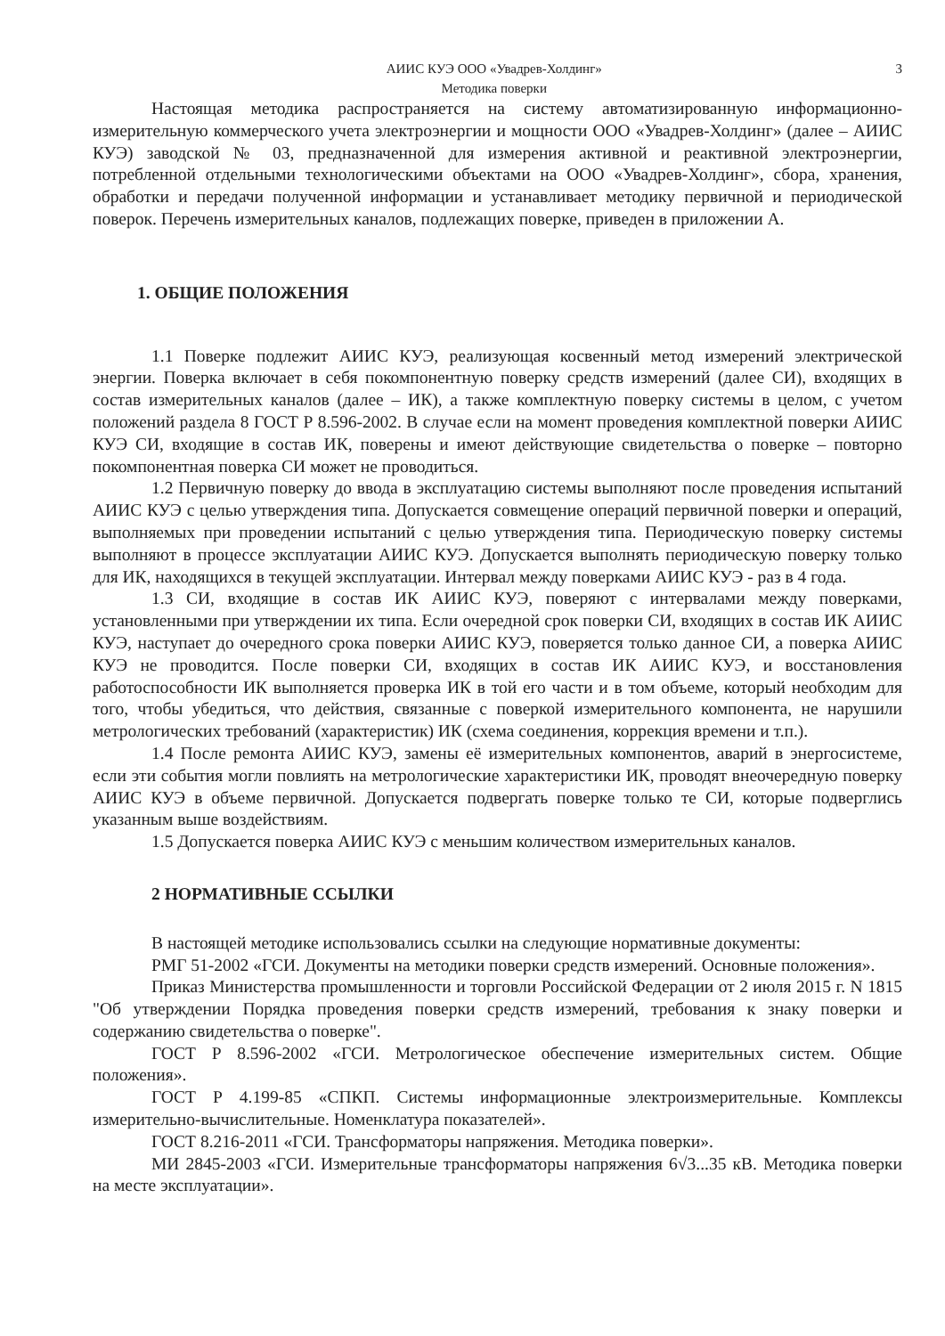АИИС КУЭ ООО «Увадрев-Холдинг»
Методика поверки
3
Настоящая методика распространяется на систему автоматизированную информационно-измерительную коммерческого учета электроэнергии и мощности ООО «Увадрев-Холдинг» (далее – АИИС КУЭ) заводской № 03, предназначенной для измерения активной и реактивной электроэнергии, потребленной отдельными технологическими объектами на ООО «Увадрев-Холдинг», сбора, хранения, обработки и передачи полученной информации и устанавливает методику первичной и периодической поверок. Перечень измерительных каналов, подлежащих поверке, приведен в приложении А.
1. ОБЩИЕ ПОЛОЖЕНИЯ
1.1 Поверке подлежит АИИС КУЭ, реализующая косвенный метод измерений электрической энергии. Поверка включает в себя покомпонентную поверку средств измерений (далее СИ), входящих в состав измерительных каналов (далее – ИК), а также комплектную поверку системы в целом, с учетом положений раздела 8 ГОСТ Р 8.596-2002. В случае если на момент проведения комплектной поверки АИИС КУЭ СИ, входящие в состав ИК, поверены и имеют действующие свидетельства о поверке – повторно покомпонентная поверка СИ может не проводиться.
1.2 Первичную поверку до ввода в эксплуатацию системы выполняют после проведения испытаний АИИС КУЭ с целью утверждения типа. Допускается совмещение операций первичной поверки и операций, выполняемых при проведении испытаний с целью утверждения типа. Периодическую поверку системы выполняют в процессе эксплуатации АИИС КУЭ. Допускается выполнять периодическую поверку только для ИК, находящихся в текущей эксплуатации. Интервал между поверками АИИС КУЭ - раз в 4 года.
1.3 СИ, входящие в состав ИК АИИС КУЭ, поверяют с интервалами между поверками, установленными при утверждении их типа. Если очередной срок поверки СИ, входящих в состав ИК АИИС КУЭ, наступает до очередного срока поверки АИИС КУЭ, поверяется только данное СИ, а поверка АИИС КУЭ не проводится. После поверки СИ, входящих в состав ИК АИИС КУЭ, и восстановления работоспособности ИК выполняется проверка ИК в той его части и в том объеме, который необходим для того, чтобы убедиться, что действия, связанные с поверкой измерительного компонента, не нарушили метрологических требований (характеристик) ИК (схема соединения, коррекция времени и т.п.).
1.4 После ремонта АИИС КУЭ, замены её измерительных компонентов, аварий в энергосистеме, если эти события могли повлиять на метрологические характеристики ИК, проводят внеочередную поверку АИИС КУЭ в объеме первичной. Допускается подвергать поверке только те СИ, которые подверглись указанным выше воздействиям.
1.5 Допускается поверка АИИС КУЭ с меньшим количеством измерительных каналов.
2 НОРМАТИВНЫЕ ССЫЛКИ
В настоящей методике использовались ссылки на следующие нормативные документы:
РМГ 51-2002 «ГСИ. Документы на методики поверки средств измерений. Основные положения».
Приказ Министерства промышленности и торговли Российской Федерации от 2 июля 2015 г. N 1815 "Об утверждении Порядка проведения поверки средств измерений, требования к знаку поверки и содержанию свидетельства о поверке".
ГОСТ Р 8.596-2002 «ГСИ. Метрологическое обеспечение измерительных систем. Общие положения».
ГОСТ Р 4.199-85 «СПКП. Системы информационные электроизмерительные. Комплексы измерительно-вычислительные. Номенклатура показателей».
ГОСТ 8.216-2011 «ГСИ. Трансформаторы напряжения. Методика поверки».
МИ 2845-2003 «ГСИ. Измерительные трансформаторы напряжения 6√3...35 кВ. Методика поверки на месте эксплуатации».